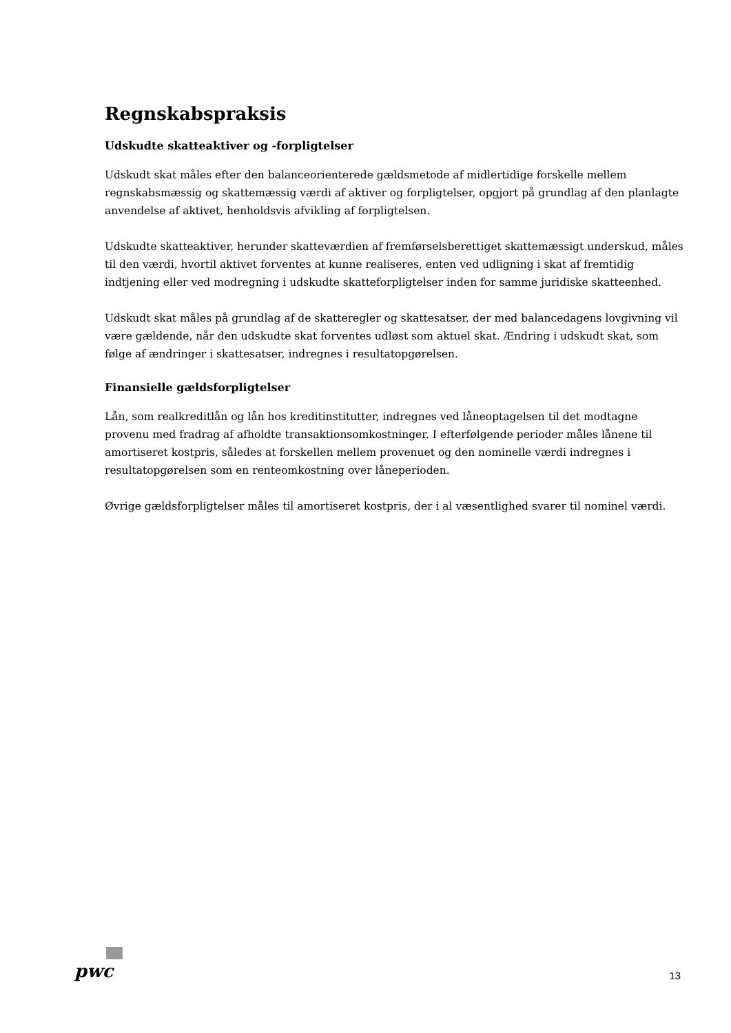Regnskabspraksis
Udskudte skatteaktiver og -forpligtelser
Udskudt skat måles efter den balanceorienterede gældsmetode af midlertidige forskelle mellem regnskabsmæssig og skattemæssig værdi af aktiver og forpligtelser, opgjort på grundlag af den planlagte anvendelse af aktivet, henholdsvis afvikling af forpligtelsen.
Udskudte skatteaktiver, herunder skatteværdien af fremførselsberettiget skattemæssigt underskud, måles til den værdi, hvortil aktivet forventes at kunne realiseres, enten ved udligning i skat af fremtidig indtjening eller ved modregning i udskudte skatteforpligtelser inden for samme juridiske skatteenhed.
Udskudt skat måles på grundlag af de skatteregler og skattesatser, der med balancedagens lovgivning vil være gældende, når den udskudte skat forventes udløst som aktuel skat. Ændring i udskudt skat, som følge af ændringer i skattesatser, indregnes i resultatopgørelsen.
Finansielle gældsforpligtelser
Lån, som realkreditlån og lån hos kreditinstitutter, indregnes ved låneoptagelsen til det modtagne provenu med fradrag af afholdte transaktionsomkostninger. I efterfølgende perioder måles lånene til amortiseret kostpris, således at forskellen mellem provenuet og den nominelle værdi indregnes i resultatopgørelsen som en renteomkostning over låneperioden.
Øvrige gældsforpligtelser måles til amortiseret kostpris, der i al væsentlighed svarer til nominel værdi.
pwc
13